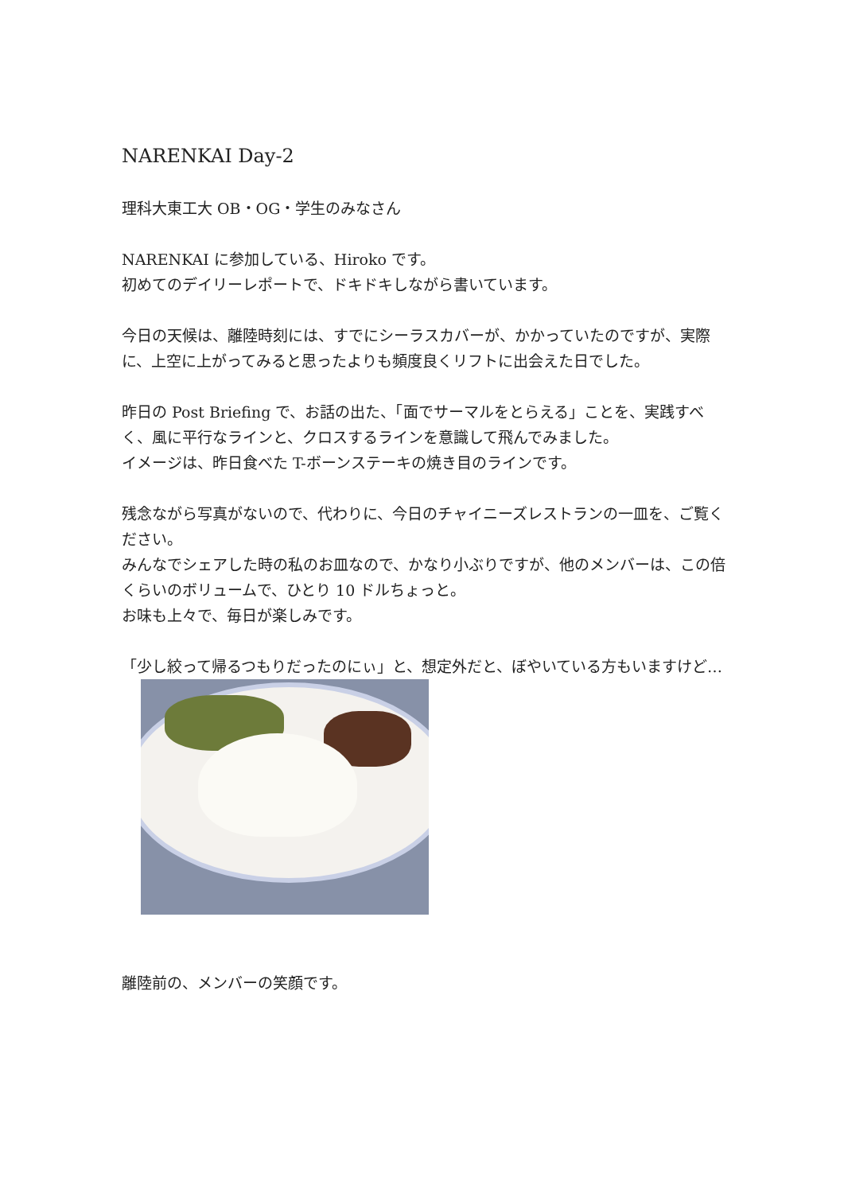NARENKAI Day-2
理科大東工大 OB・OG・学生のみなさん
NARENKAI に参加している、Hiroko です。
初めてのデイリーレポートで、ドキドキしながら書いています。
今日の天候は、離陸時刻には、すでにシーラスカバーが、かかっていたのですが、実際に、上空に上がってみると思ったよりも頻度良くリフトに出会えた日でした。
昨日の Post Briefing で、お話の出た、「面でサーマルをとらえる」ことを、実践すべく、風に平行なラインと、クロスするラインを意識して飛んでみました。
イメージは、昨日食べた T-ボーンステーキの焼き目のラインです。
残念ながら写真がないので、代わりに、今日のチャイニーズレストランの一皿を、ご覧ください。
みんなでシェアした時の私のお皿なので、かなり小ぶりですが、他のメンバーは、この倍くらいのボリュームで、ひとり 10 ドルちょっと。
お味も上々で、毎日が楽しみです。
「少し絞って帰るつもりだったのにぃ」と、想定外だと、ぼやいている方もいますけど…
離陸前の、メンバーの笑顔です。